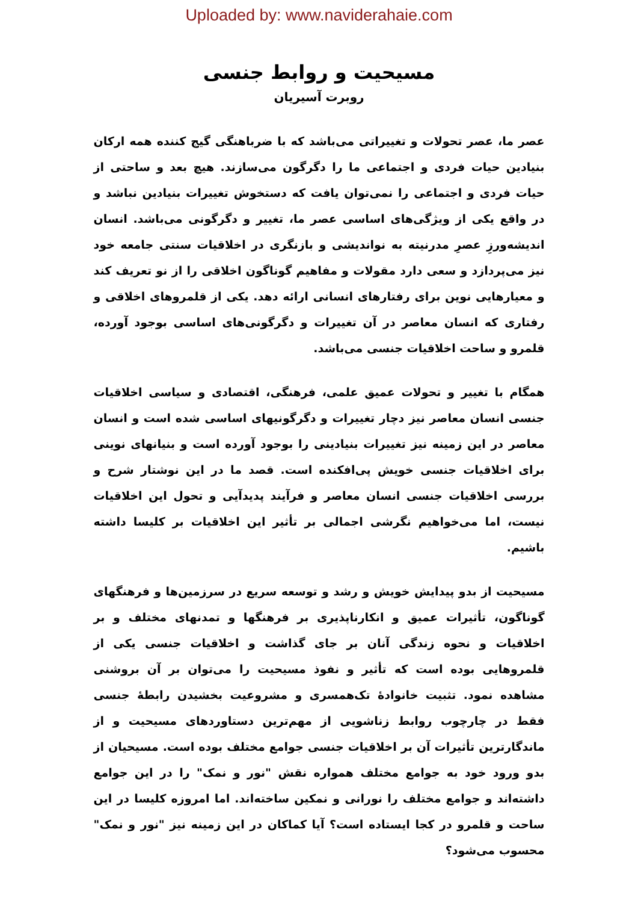Uploaded by: www.naviderahaie.com
مسیحیت و روابط جنسی
روبرت آسیریان
عصر ما، عصر تحولات و تغییراتی می‌باشد که با ضرباهنگی گیج کننده همه ارکان بنیادین حیات فردی و اجتماعی ما را دگرگون می‌سازند. هیچ بعد و ساحتی از حیات فردی و اجتماعی را نمی‌توان یافت که دستخوش تغییرات بنیادین نباشد و در واقع یکی از ویژگی‌های اساسی عصر ما، تغییر و دگرگونی می‌باشد. انسان اندیشه‌ورزِ عصرِ مدرنیته به نواندیشی و بازنگری در اخلاقیات سنتی جامعه خود نیز می‌پردازد و سعی دارد مقولات و مفاهیم گوناگون اخلاقی را از نو تعریف کند و معیارهایی نوین برای رفتارهای انسانی ارائه دهد. یکی از قلمروهای اخلاقی و رفتاری که انسان معاصر در آن تغییرات و دگرگونی‌های اساسی بوجود آورده، قلمرو و ساحت اخلاقیات جنسی می‌باشد.
همگام با تغییر و تحولات عمیق علمی، فرهنگی، اقتصادی و سیاسی اخلاقیات جنسی انسان معاصر نیز دچار تغییرات و دگرگونیهای اساسی شده است و انسان معاصر در این زمینه نیز تغییرات بنیادینی را بوجود آورده است و بنیانهای نوینی برای اخلاقیات جنسی خویش پی‌افکنده است. قصد ما در این نوشتار شرح و بررسی اخلاقیات جنسی انسان معاصر و فرآیند پدیدآیی و تحول این اخلاقیات نیست، اما می‌خواهیم نگرشی اجمالی بر تأثیر این اخلاقیات بر کلیسا داشته باشیم.
مسیحیت از بدو پیدایش خویش و رشد و توسعه سریع در سرزمین‌ها و فرهنگهای گوناگون، تأثیرات عمیق و انکارناپذیری بر فرهنگها و تمدنهای مختلف و بر اخلاقیات و نحوه زندگی آنان بر جای گذاشت و اخلاقیات جنسی یکی از قلمروهایی بوده است که تأثیر و نفوذ مسیحیت را می‌توان بر آن بروشنی مشاهده نمود. تثبیت خانوادهٔ تک‌همسری و مشروعیت بخشیدن رابطهٔ جنسی فقط در چارچوب روابط زناشویی از مهم‌ترین دستاوردهای مسیحیت و از ماندگارترین تأثیرات آن بر اخلاقیات جنسی جوامع مختلف بوده است. مسیحیان از بدو ورود خود به جوامع مختلف همواره نقش "نور و نمک" را در این جوامع داشته‌اند و جوامع مختلف را نورانی و نمکین ساخته‌اند. اما امروزه کلیسا در این ساحت و قلمرو در کجا ایستاده است؟ آیا کماکان در این زمینه نیز "نور و نمک" محسوب می‌شود؟